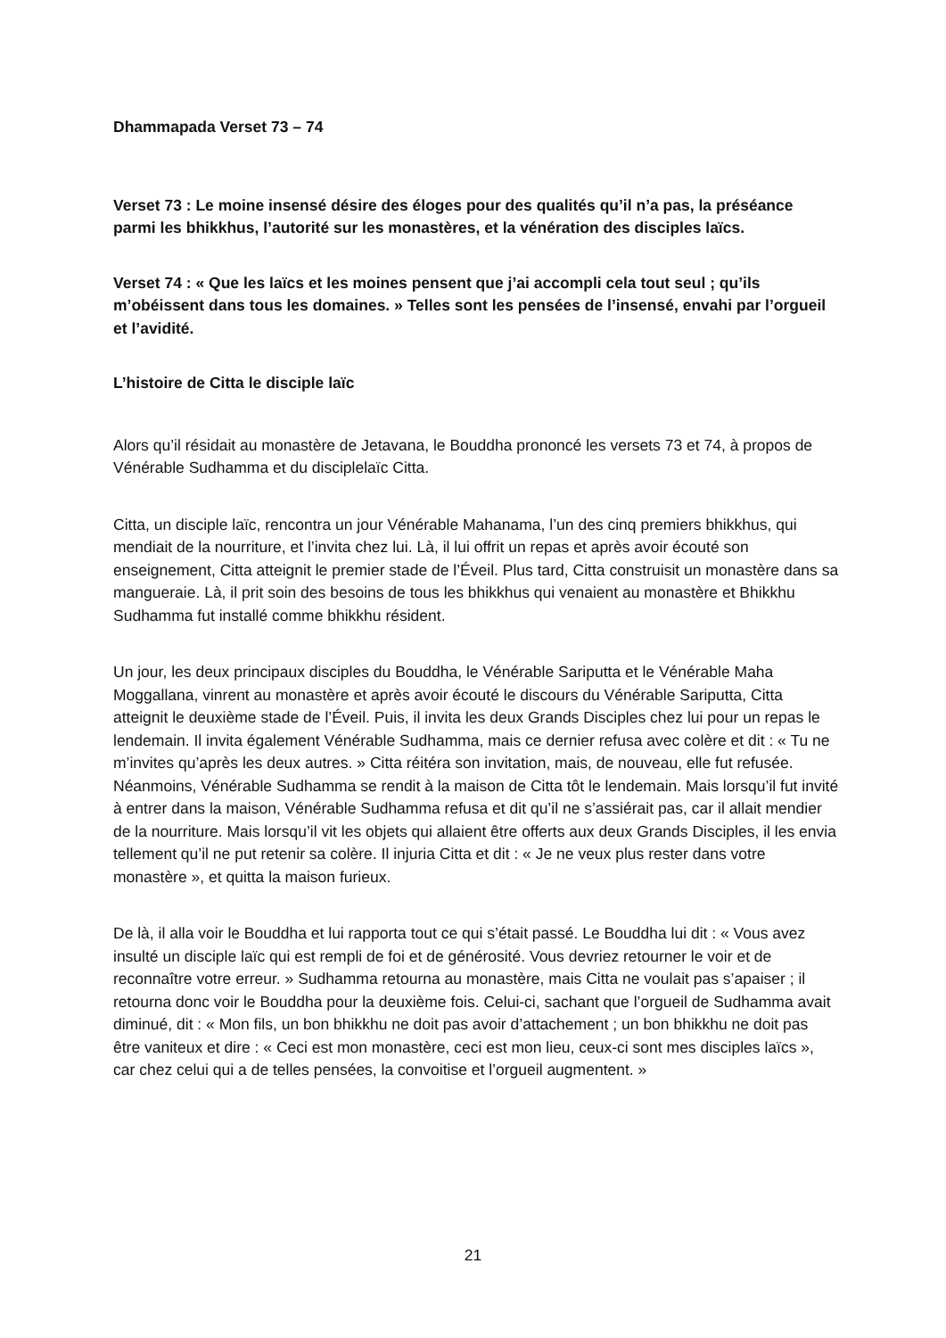Dhammapada Verset 73 – 74
Verset 73 : Le moine insensé désire des éloges pour des qualités qu’il n’a pas, la préséance parmi les bhikkhus, l’autorité sur les monastères, et la vénération des disciples laïcs.
Verset 74 : « Que les laïcs et les moines pensent que j’ai accompli cela tout seul ; qu’ils m’obéissent dans tous les domaines. » Telles sont les pensées de l’insensé, envahi par l’orgueil et l’avidité.
L’histoire de Citta le disciple laïc
Alors qu’il résidait au monastère de Jetavana, le Bouddha prononcé les versets 73 et 74, à propos de Vénérable Sudhamma et du disciplelaïc Citta.
Citta, un disciple laïc, rencontra un jour Vénérable Mahanama, l’un des cinq premiers bhikkhus, qui mendiait de la nourriture, et l’invita chez lui. Là, il lui offrit un repas et après avoir écouté son enseignement, Citta atteignit le premier stade de l’Éveil. Plus tard, Citta construisit un monastère dans sa mangueraie. Là, il prit soin des besoins de tous les bhikkhus qui venaient au monastère et Bhikkhu Sudhamma fut installé comme bhikkhu résident.
Un jour, les deux principaux disciples du Bouddha, le Vénérable Sariputta et le Vénérable Maha Moggallana, vinrent au monastère et après avoir écouté le discours du Vénérable Sariputta, Citta atteignit le deuxième stade de l’Éveil. Puis, il invita les deux Grands Disciples chez lui pour un repas le lendemain. Il invita également Vénérable Sudhamma, mais ce dernier refusa avec colère et dit : « Tu ne m’invites qu’après les deux autres. » Citta réitéra son invitation, mais, de nouveau, elle fut refusée. Néanmoins, Vénérable Sudhamma se rendit à la maison de Citta tôt le lendemain. Mais lorsqu’il fut invité à entrer dans la maison, Vénérable Sudhamma refusa et dit qu’il ne s’assiérait pas, car il allait mendier de la nourriture. Mais lorsqu’il vit les objets qui allaient être offerts aux deux Grands Disciples, il les envia tellement qu’il ne put retenir sa colère. Il injuria Citta et dit : « Je ne veux plus rester dans votre monastère », et quitta la maison furieux.
De là, il alla voir le Bouddha et lui rapporta tout ce qui s’était passé. Le Bouddha lui dit : « Vous avez insulté un disciple laïc qui est rempli de foi et de générosité. Vous devriez retourner le voir et de reconnaître votre erreur. » Sudhamma retourna au monastère, mais Citta ne voulait pas s’apaiser ; il retourna donc voir le Bouddha pour la deuxième fois. Celui-ci, sachant que l’orgueil de Sudhamma avait diminué, dit : « Mon fils, un bon bhikkhu ne doit pas avoir d’attachement ; un bon bhikkhu ne doit pas être vaniteux et dire : « Ceci est mon monastère, ceci est mon lieu, ceux-ci sont mes disciples laïcs », car chez celui qui a de telles pensées, la convoitise et l’orgueil augmentent. »
21